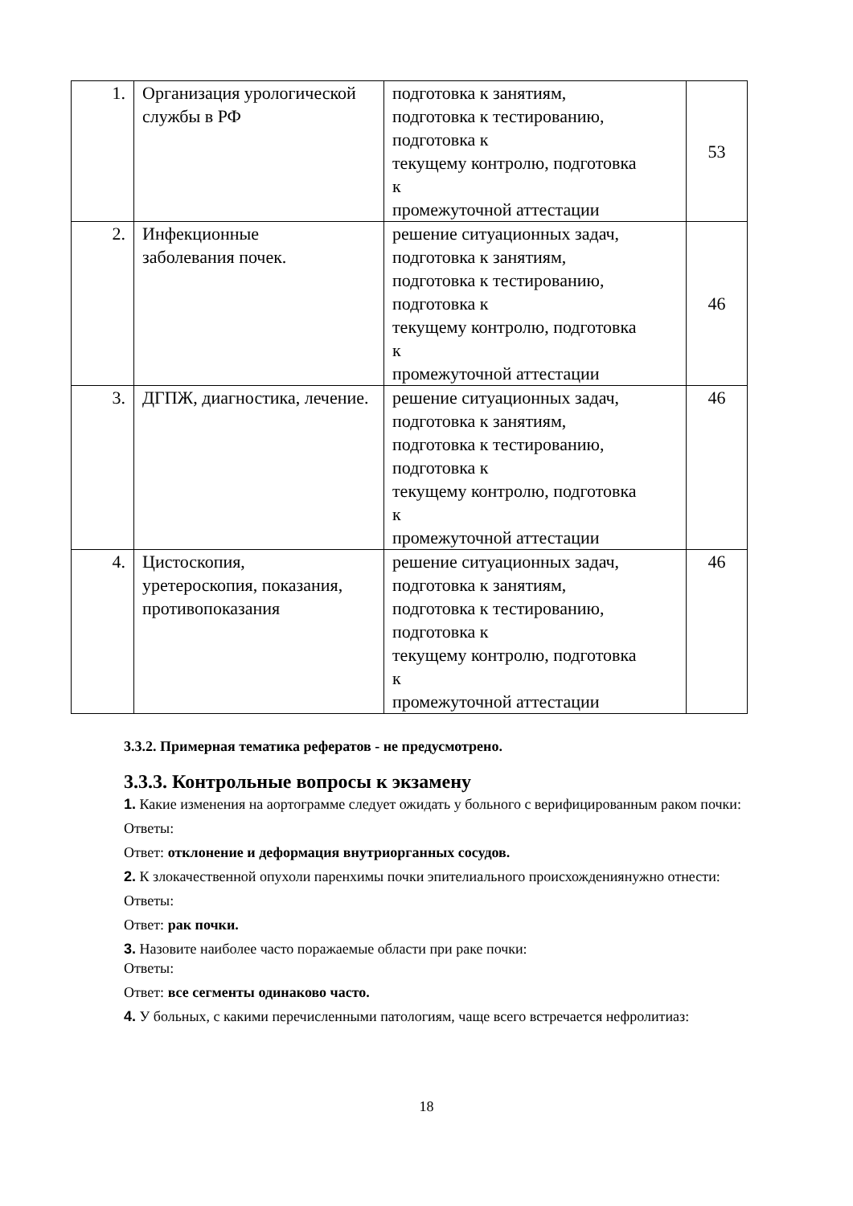| 1. | Организация урологической службы в РФ | подготовка к занятиям, подготовка к тестированию, подготовка к текущему контролю, подготовка к промежуточной аттестации | 53 |
| 2. | Инфекционные заболевания почек. | решение ситуационных задач, подготовка к занятиям, подготовка к тестированию, подготовка к текущему контролю, подготовка к промежуточной аттестации | 46 |
| 3. | ДГПЖ, диагностика, лечение. | решение ситуационных задач, подготовка к занятиям, подготовка к тестированию, подготовка к текущему контролю, подготовка к промежуточной аттестации | 46 |
| 4. | Цистоскопия, уретероскопия, показания, противопоказания | решение ситуационных задач, подготовка к занятиям, подготовка к тестированию, подготовка к текущему контролю, подготовка к промежуточной аттестации | 46 |
3.3.2. Примерная тематика рефератов - не предусмотрено.
3.3.3. Контрольные вопросы к экзамену
1. Какие изменения на аортограмме следует ожидать у больного с верифицированным раком почки:
Ответы:
Ответ: отклонение и деформация внутриорганных сосудов.
2. К злокачественной опухоли паренхимы почки эпителиального происхожденияну­жно отнести:
Ответы:
Ответ: рак почки.
3. Назовите наиболее часто поражаемые области при раке почки:
Ответы:
Ответ: все сегменты одинаково часто.
4. У больных, с какими перечисленными патологиям, чаще всего встречается нефролитиаз:
18